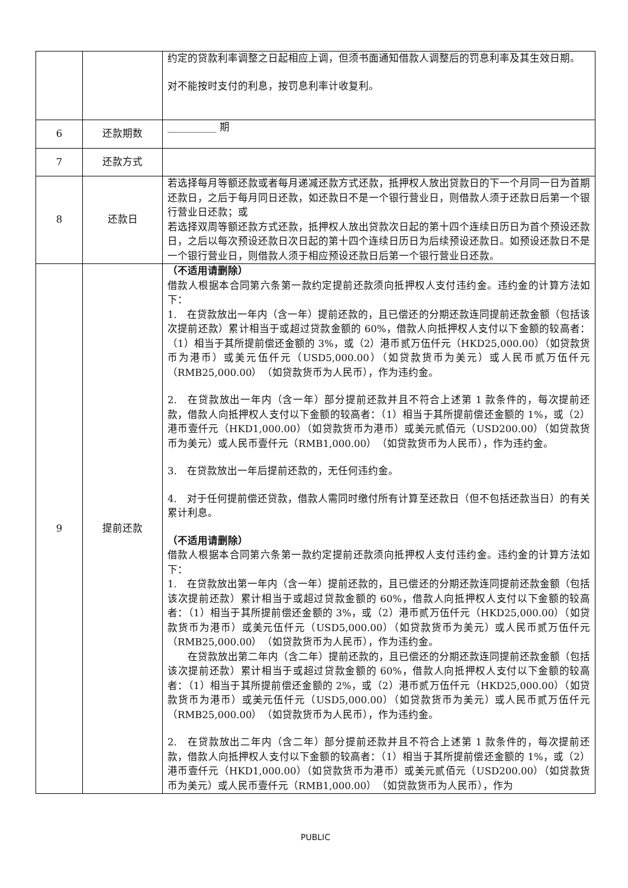| | | 约定的贷款利率调整之日起相应上调，但须书面通知借款人调整后的罚息利率及其生效日期。 对不能按时支付的利息，按罚息利率计收复利。 |
| 6 | 还款期数 | __________ 期 |
| 7 | 还款方式 | |
| 8 | 还款日 | 若选择每月等额还款或者每月递减还款方式还款，抵押权人放出贷款日的下一个月同一日为首期还款日，之后于每月同日还款，如还款日不是一个银行营业日，则借款人须于还款日后第一个银行营业日还款；或 若选择双周等额还款方式还款，抵押权人放出贷款次日起的第十四个连续日历日为首个预设还款日，之后以每次预设还款日次日起的第十四个连续日历日为后续预设还款日。如预设还款日不是一个银行营业日，则借款人须于相应预设还款日后第一个银行营业日还款。 |
| 9 | 提前还款 | （不适用请删除） 借款人根据本合同第六条第一款约定提前还款须向抵押权人支付违约金。违约金的计算方法如下： 1. 在贷款放出一年内（含一年）提前还款的，且已偿还的分期还款连同提前还款金额（包括该次提前还款）累计相当于或超过贷款金额的 60%，借款人向抵押权人支付以下金额的较高者：（1）相当于其所提前偿还金额的 3%，或（2）港币贰万伍仟元（HKD25,000.00）（如贷款货币为港币）或美元伍仟元（USD5,000.00）（如贷款货币为美元）或人民币贰万伍仟元（RMB25,000.00） （如贷款货币为人民币），作为违约金。 2. 在贷款放出一年内（含一年）部分提前还款并且不符合上述第 1 款条件的，每次提前还款，借款人向抵押权人支付以下金额的较高者：（1）相当于其所提前偿还金额的 1%，或（2）港币壹仟元（HKD1,000.00）（如贷款货币为港币）或美元贰佰元（USD200.00）（如贷款货币为美元）或人民币壹仟元（RMB1,000.00） （如贷款货币为人民币），作为违约金。 3. 在贷款放出一年后提前还款的，无任何违约金。 4. 对于任何提前偿还贷款，借款人需同时缴付所有计算至还款日（但不包括还款当日）的有关累计利息。 （不适用请删除） 借款人根据本合同第六条第一款约定提前还款须向抵押权人支付违约金。违约金的计算方法如下： 1. 在贷款放出第一年内（含一年）提前还款的，且已偿还的分期还款连同提前还款金额（包括该次提前还款）累计相当于或超过贷款金额的 60%，借款人向抵押权人支付以下金额的较高者：（1）相当于其所提前偿还金额的 3%，或（2）港币贰万伍仟元（HKD25,000.00）（如贷款货币为港币）或美元伍仟元（USD5,000.00）（如贷款货币为美元）或人民币贰万伍仟元（RMB25,000.00） （如贷款货币为人民币），作为违约金。 在贷款放出第二年内（含二年）提前还款的，且已偿还的分期还款连同提前还款金额（包括该次提前还款）累计相当于或超过贷款金额的 60%，借款人向抵押权人支付以下金额的较高者：（1）相当于其所提前偿还金额的 2%，或（2）港币贰万伍仟元（HKD25,000.00）（如贷款货币为港币）或美元伍仟元（USD5,000.00）（如贷款货币为美元）或人民币贰万伍仟元（RMB25,000.00） （如贷款货币为人民币），作为违约金。 2. 在贷款放出二年内（含二年）部分提前还款并且不符合上述第 1 款条件的，每次提前还款，借款人向抵押权人支付以下金额的较高者：（1）相当于其所提前偿还金额的 1%，或（2）港币壹仟元（HKD1,000.00）（如贷款货币为港币）或美元贰佰元（USD200.00）（如贷款货币为美元）或人民币壹仟元（RMB1,000.00） （如贷款货币为人民币），作为 |
PUBLIC